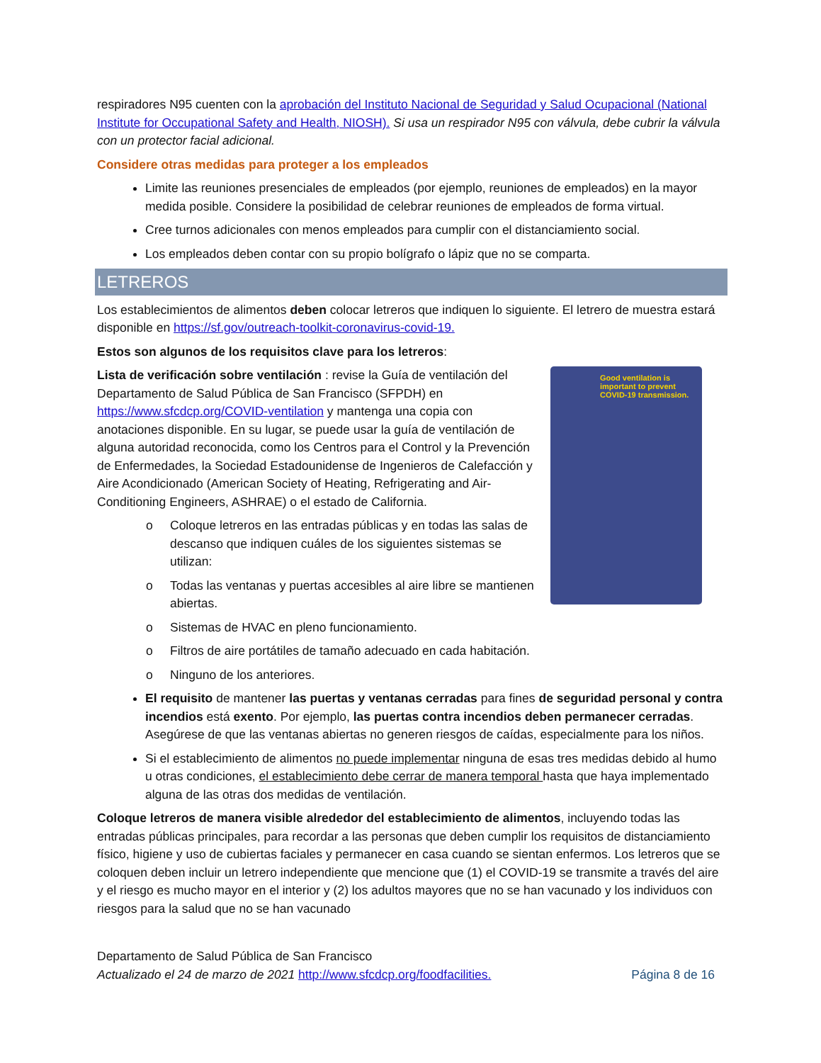respiradores N95 cuenten con la aprobación del Instituto Nacional de Seguridad y Salud Ocupacional (National Institute for Occupational Safety and Health, NIOSH). Si usa un respirador N95 con válvula, debe cubrir la válvula con un protector facial adicional.
Considere otras medidas para proteger a los empleados
Limite las reuniones presenciales de empleados (por ejemplo, reuniones de empleados) en la mayor medida posible. Considere la posibilidad de celebrar reuniones de empleados de forma virtual.
Cree turnos adicionales con menos empleados para cumplir con el distanciamiento social.
Los empleados deben contar con su propio bolígrafo o lápiz que no se comparta.
LETREROS
Los establecimientos de alimentos deben colocar letreros que indiquen lo siguiente. El letrero de muestra estará disponible en https://sf.gov/outreach-toolkit-coronavirus-covid-19.
Estos son algunos de los requisitos clave para los letreros:
Good ventilation is important to prevent COVID-19 transmission.
Lista de verificación sobre ventilación : revise la Guía de ventilación del Departamento de Salud Pública de San Francisco (SFPDH) en https://www.sfcdcp.org/COVID-ventilation y mantenga una copia con anotaciones disponible. En su lugar, se puede usar la guía de ventilación de alguna autoridad reconocida, como los Centros para el Control y la Prevención de Enfermedades, la Sociedad Estadounidense de Ingenieros de Calefacción y Aire Acondicionado (American Society of Heating, Refrigerating and Air-Conditioning Engineers, ASHRAE) o el estado de California.
o Coloque letreros en las entradas públicas y en todas las salas de descanso que indiquen cuáles de los siguientes sistemas se utilizan:
o Todas las ventanas y puertas accesibles al aire libre se mantienen abiertas.
o Sistemas de HVAC en pleno funcionamiento.
o Filtros de aire portátiles de tamaño adecuado en cada habitación.
o Ninguno de los anteriores.
El requisito de mantener las puertas y ventanas cerradas para fines de seguridad personal y contra incendios está exento. Por ejemplo, las puertas contra incendios deben permanecer cerradas. Asegúrese de que las ventanas abiertas no generen riesgos de caídas, especialmente para los niños.
Si el establecimiento de alimentos no puede implementar ninguna de esas tres medidas debido al humo u otras condiciones, el establecimiento debe cerrar de manera temporal hasta que haya implementado alguna de las otras dos medidas de ventilación.
Coloque letreros de manera visible alrededor del establecimiento de alimentos, incluyendo todas las entradas públicas principales, para recordar a las personas que deben cumplir los requisitos de distanciamiento físico, higiene y uso de cubiertas faciales y permanecer en casa cuando se sientan enfermos. Los letreros que se coloquen deben incluir un letrero independiente que mencione que (1) el COVID-19 se transmite a través del aire y el riesgo es mucho mayor en el interior y (2) los adultos mayores que no se han vacunado y los individuos con riesgos para la salud que no se han vacunado
Departamento de Salud Pública de San Francisco
Actualizado el 24 de marzo de 2021 http://www.sfcdcp.org/foodfacilities. Página 8 de 16